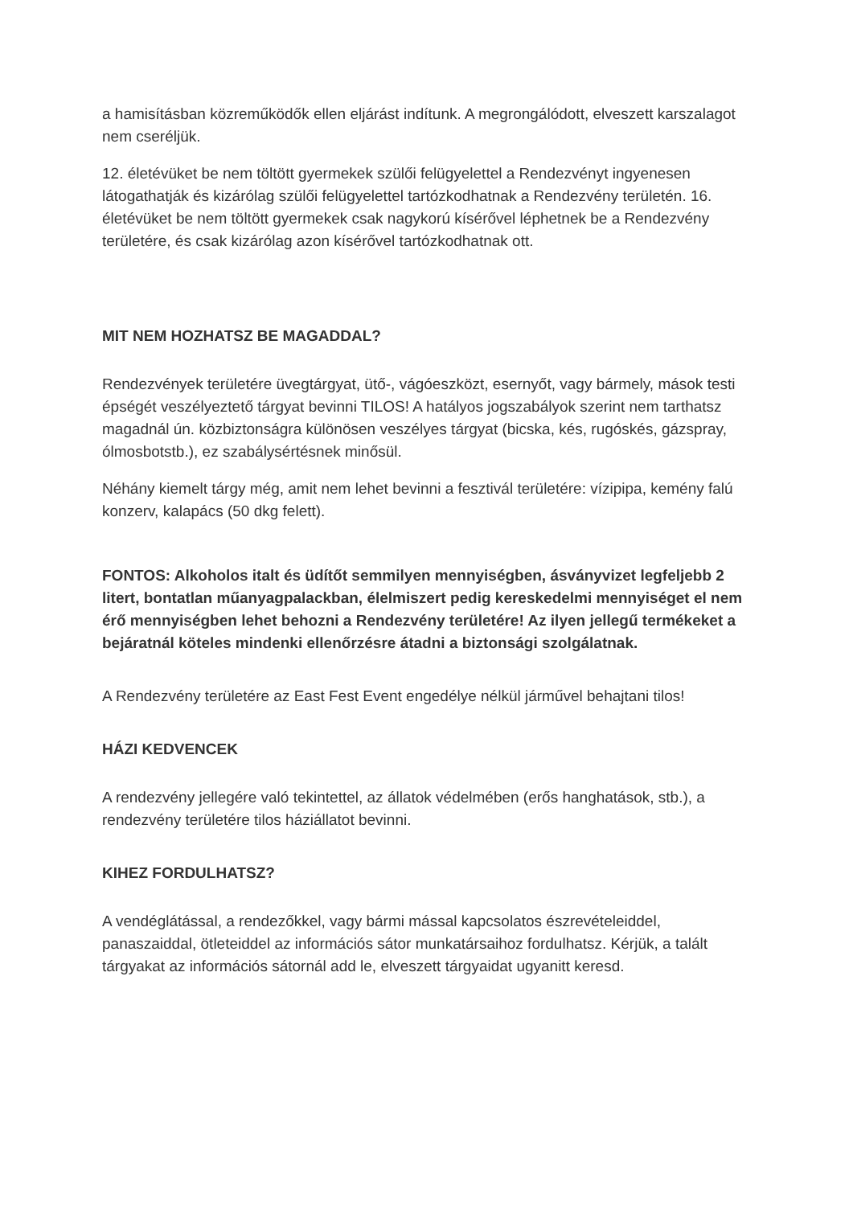a hamisításban közreműködők ellen eljárást indítunk. A megrongálódott, elveszett karszalagot nem cseréljük.
12. életévüket be nem töltött gyermekek szülői felügyelettel a Rendezvényt ingyenesen látogathatják és kizárólag szülői felügyelettel tartózkodhatnak a Rendezvény területén. 16. életévüket be nem töltött gyermekek csak nagykorú kísérővel léphetnek be a Rendezvény területére, és csak kizárólag azon kísérővel tartózkodhatnak ott.
MIT NEM HOZHATSZ BE MAGADDAL?
Rendezvények területére üvegtárgyat, ütő-, vágóeszközt, esernyőt, vagy bármely, mások testi épségét veszélyeztető tárgyat bevinni TILOS! A hatályos jogszabályok szerint nem tarthatsz magadnál ún. közbiztonságra különösen veszélyes tárgyat (bicska, kés, rugóskés, gázspray, ólmosbotstb.), ez szabálysértésnek minősül.
Néhány kiemelt tárgy még, amit nem lehet bevinni a fesztivál területére: vízipipa, kemény falú konzerv, kalapács (50 dkg felett).
FONTOS: Alkoholos italt és üdítőt semmilyen mennyiségben, ásványvizet legfeljebb 2 litert, bontatlan műanyagpalackban, élelmiszert pedig kereskedelmi mennyiséget el nem érő mennyiségben lehet behozni a Rendezvény területére! Az ilyen jellegű termékeket a bejáratnál köteles mindenki ellenőrzésre átadni a biztonsági szolgálatnak.
A Rendezvény területére az East Fest Event engedélye nélkül járművel behajtani tilos!
HÁZI KEDVENCEK
A rendezvény jellegére való tekintettel, az állatok védelmében (erős hanghatások, stb.), a rendezvény területére tilos háziállatot bevinni.
KIHEZ FORDULHATSZ?
A vendéglátással, a rendezőkkel, vagy bármi mással kapcsolatos észrevételeiddel, panaszaiddal, ötleteiddel az információs sátor munkatársaihoz fordulhatsz. Kérjük, a talált tárgyakat az információs sátornál add le, elveszett tárgyaidat ugyanitt keresd.